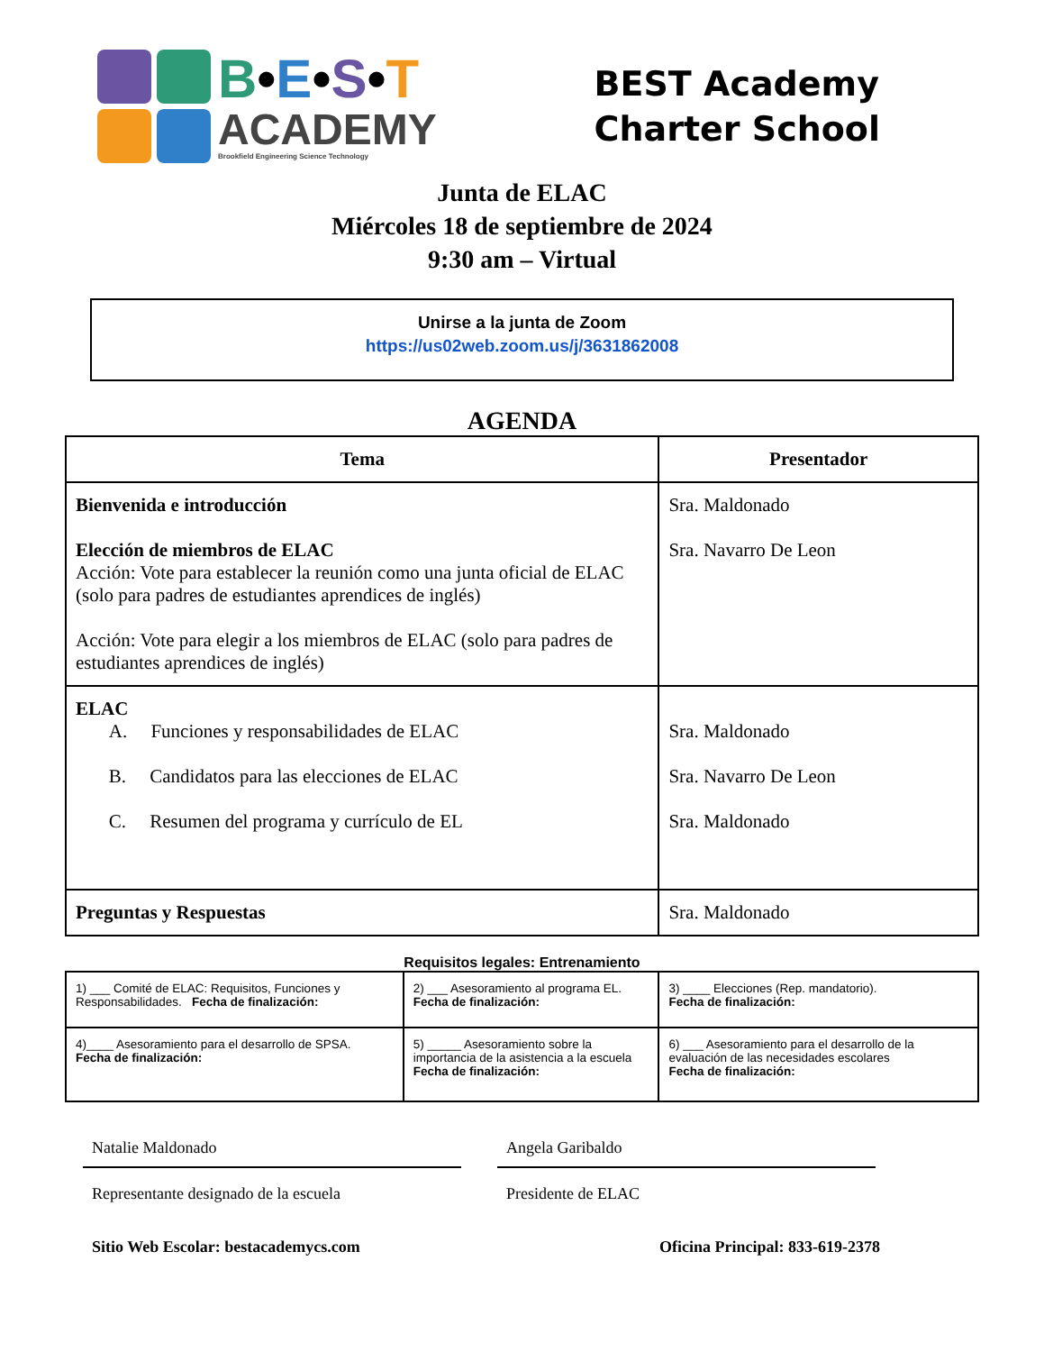B•E•S•T
ACADEMY
Brookfield Engineering Science Technology
BEST Academy
Charter School
Junta de ELAC
Miércoles 18 de septiembre de 2024
9:30 am – Virtual
Unirse a la junta de Zoom
https://us02web.zoom.us/j/3631862008
AGENDA
| Tema | Presentador |
| --- | --- |
| Bienvenida e introducción Elección de miembros de ELAC Acción: Vote para establecer la reunión como una junta oficial de ELAC (solo para padres de estudiantes aprendices de inglés) Acción: Vote para elegir a los miembros de ELAC (solo para padres de estudiantes aprendices de inglés) | Sra. Maldonado Sra. Navarro De Leon |
| ELAC A. Funciones y responsabilidades de ELAC B. Candidatos para las elecciones de ELAC C. Resumen del programa y currículo de EL | Sra. Maldonado Sra. Navarro De Leon Sra. Maldonado |
| Preguntas y Respuestas | Sra. Maldonado |
Requisitos legales: Entrenamiento
| 1) ___ Comité de ELAC: Requisitos, Funciones y Responsabilidades. Fecha de finalización: | 2) ___ Asesoramiento al programa EL. Fecha de finalización: | 3) ____ Elecciones (Rep. mandatorio). Fecha de finalización: |
| 4)____ Asesoramiento para el desarrollo de SPSA. Fecha de finalización: | 5) _____ Asesoramiento sobre la importancia de la asistencia a la escuela Fecha de finalización: | 6) ___ Asesoramiento para el desarrollo de la evaluación de las necesidades escolares Fecha de finalización: |
Natalie Maldonado
Representante designado de la escuela
Angela Garibaldo
Presidente de ELAC
Sitio Web Escolar: bestacademycs.com Oficina Principal: 833-619-2378